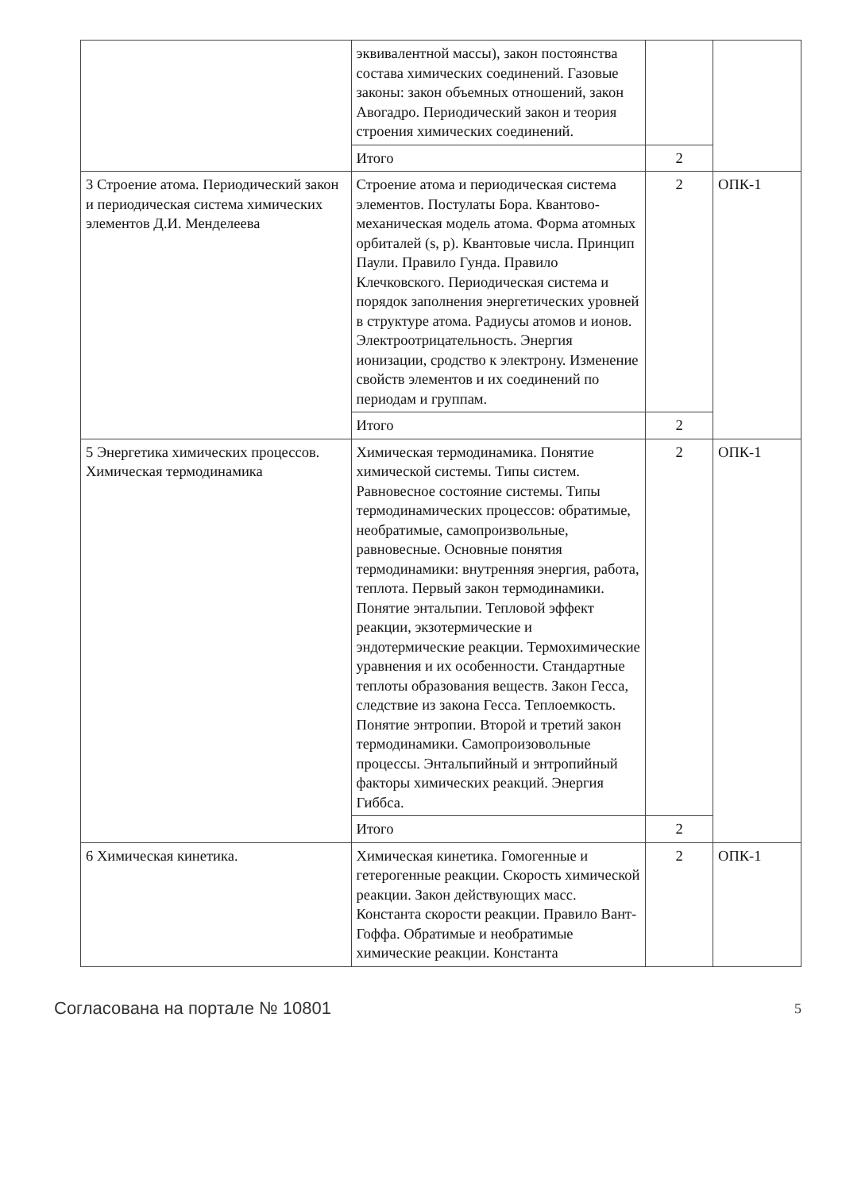| | эквивалентной массы), закон постоянства состава химических соединений. Газовые законы: закон объемных отношений, закон Авогадро. Периодический закон и теория строения химических соединений. | | |
| | Итого | 2 | |
| 3 Строение атома. Периодический закон и периодическая система химических элементов Д.И. Менделеева | Строение атома и периодическая система элементов. Постулаты Бора. Квантово-механическая модель атома. Форма атомных орбиталей (s, p). Квантовые числа. Принцип Паули. Правило Гунда. Правило Клечковского. Периодическая система и порядок заполнения энергетических уровней в структуре атома. Радиусы атомов и ионов. Электроотрицательность. Энергия ионизации, сродство к электрону. Изменение свойств элементов и их соединений по периодам и группам. | 2 | ОПК-1 |
| | Итого | 2 | |
| 5 Энергетика химических процессов. Химическая термодинамика | Химическая термодинамика. Понятие химической системы. Типы систем. Равновесное состояние системы. Типы термодинамических процессов: обратимые, необратимые, самопроизвольные, равновесные. Основные понятия термодинамики: внутренняя энергия, работа, теплота. Первый закон термодинамики. Понятие энтальпии. Тепловой эффект реакции, экзотермические и эндотермические реакции. Термохимические уравнения и их особенности. Стандартные теплоты образования веществ. Закон Гесса, следствие из закона Гесса. Теплоемкость. Понятие энтропии. Второй и третий закон термодинамики. Самопроизовольные процессы. Энтальпийный и энтропийный факторы химических реакций. Энергия Гиббса. | 2 | ОПК-1 |
| | Итого | 2 | |
| 6 Химическая кинетика. | Химическая кинетика. Гомогенные и гетерогенные реакции. Скорость химической реакции. Закон действующих масс. Константа скорости реакции. Правило Вант-Гоффа. Обратимые и необратимые химические реакции. Константа | 2 | ОПК-1 |
Согласована на портале № 10801 5